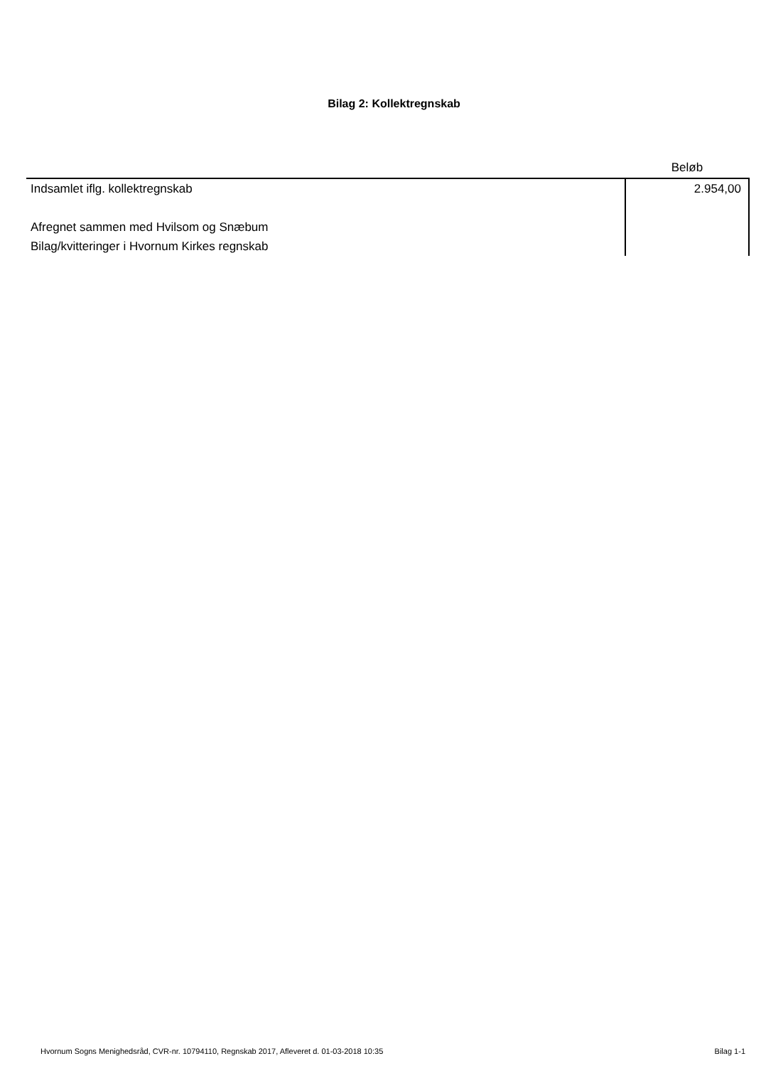Bilag 2: Kollektregnskab
| | Beløb |
| --- | --- |
| Indsamlet iflg. kollektregnskab | 2.954,00 |
| Afregnet sammen med Hvilsom og Snæbum | |
| Bilag/kvitteringer i Hvornum Kirkes regnskab | |
Hvornum Sogns Menighedsråd, CVR-nr. 10794110, Regnskab 2017, Afleveret d. 01-03-2018 10:35 Bilag 1-1